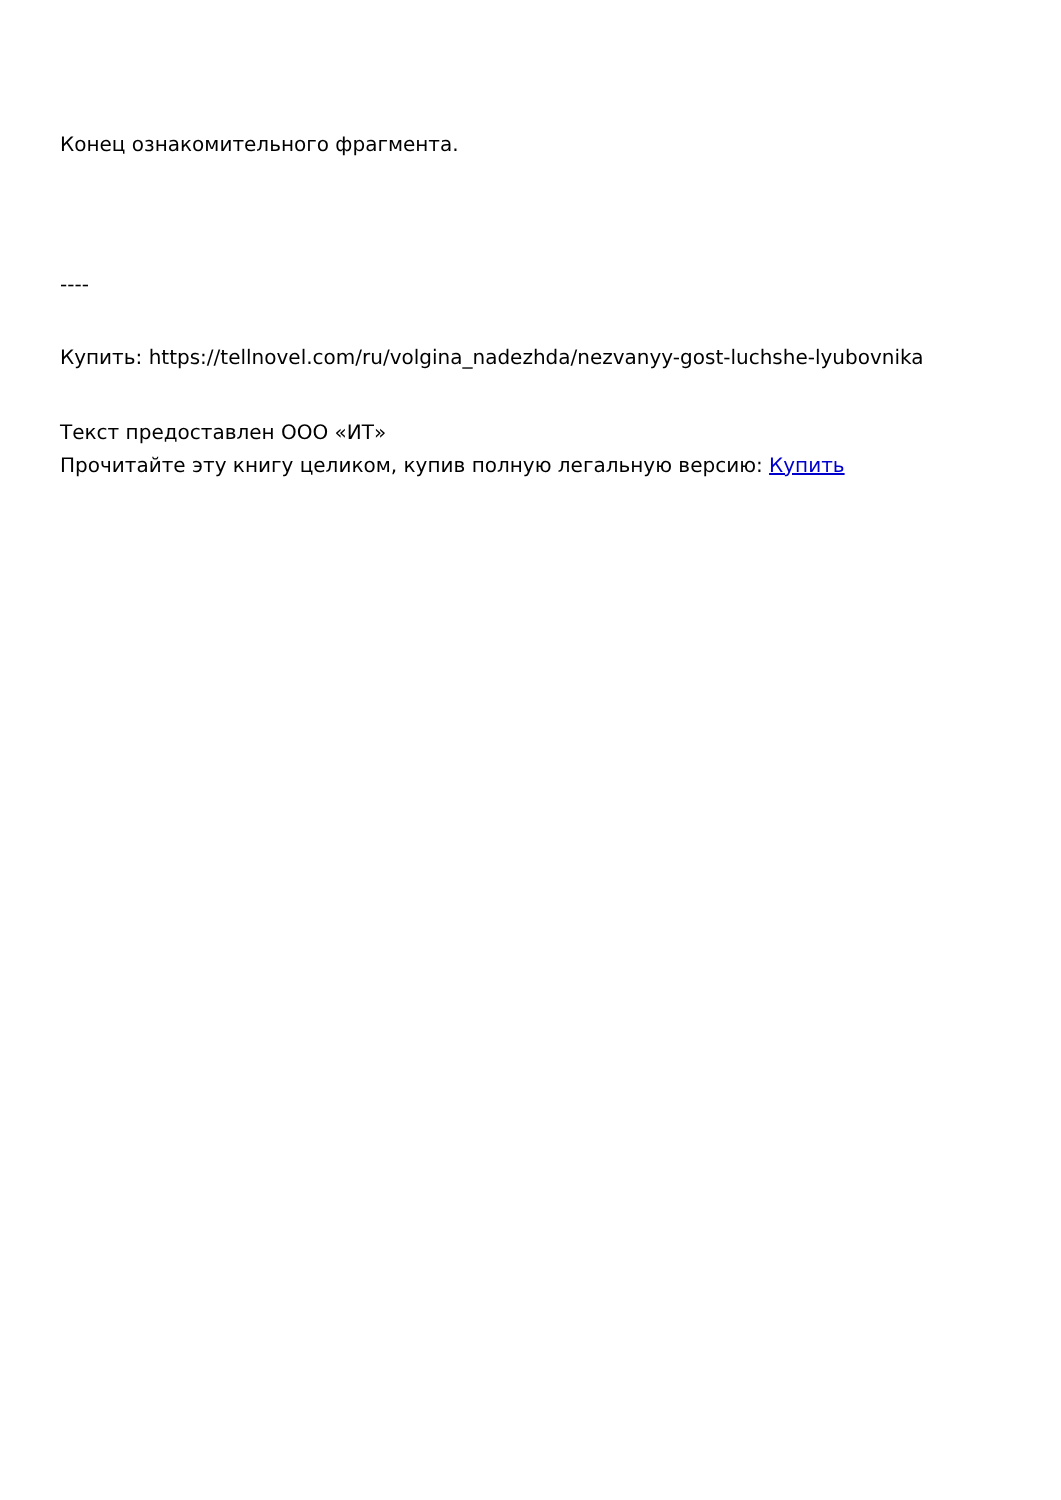Конец ознакомительного фрагмента.
----
Купить: https://tellnovel.com/ru/volgina_nadezhda/nezvanyy-gost-luchshe-lyubovnika
Текст предоставлен ООО «ИТ»
Прочитайте эту книгу целиком, купив полную легальную версию: Купить